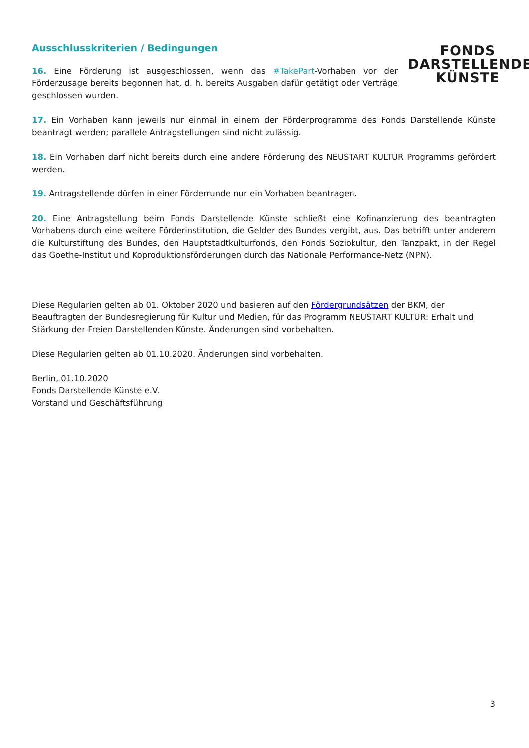FONDS
DARSTELLENDE
KÜNSTE
Ausschlusskriterien / Bedingungen
16. Eine Förderung ist ausgeschlossen, wenn das #TakePart-Vorhaben vor der Förderzusage bereits begonnen hat, d. h. bereits Ausgaben dafür getätigt oder Verträge geschlossen wurden.
17. Ein Vorhaben kann jeweils nur einmal in einem der Förderprogramme des Fonds Darstellende Künste beantragt werden; parallele Antragstellungen sind nicht zulässig.
18. Ein Vorhaben darf nicht bereits durch eine andere Förderung des NEUSTART KULTUR Programms gefördert werden.
19. Antragstellende dürfen in einer Förderrunde nur ein Vorhaben beantragen.
20. Eine Antragstellung beim Fonds Darstellende Künste schließt eine Kofinanzierung des beantragten Vorhabens durch eine weitere Förderinstitution, die Gelder des Bundes vergibt, aus. Das betrifft unter anderem die Kulturstiftung des Bundes, den Hauptstadtkulturfonds, den Fonds Soziokultur, den Tanzpakt, in der Regel das Goethe-Institut und Koproduktionsförderungen durch das Nationale Performance-Netz (NPN).
Diese Regularien gelten ab 01. Oktober 2020 und basieren auf den Fördergrundsätzen der BKM, der Beauftragten der Bundesregierung für Kultur und Medien, für das Programm NEUSTART KULTUR: Erhalt und Stärkung der Freien Darstellenden Künste. Änderungen sind vorbehalten.
Diese Regularien gelten ab 01.10.2020. Änderungen sind vorbehalten.
Berlin, 01.10.2020
Fonds Darstellende Künste e.V.
Vorstand und Geschäftsführung
3